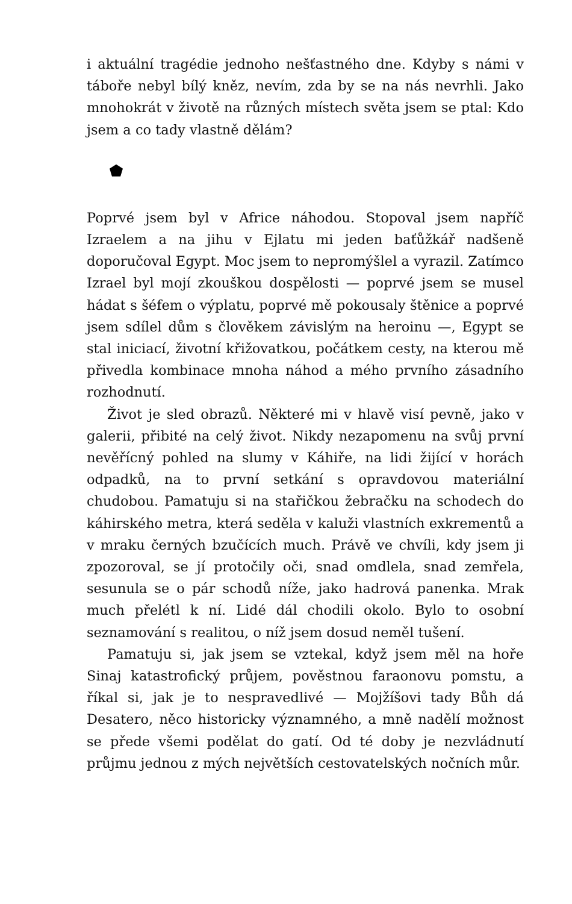i aktuální tragédie jednoho nešťastného dne. Kdyby s námi v táboře nebyl bílý kněz, nevím, zda by se na nás nevrhli. Jako mnohokrát v životě na různých místech světa jsem se ptal: Kdo jsem a co tady vlastně dělám?
Poprvé jsem byl v Africe náhodou. Stopoval jsem napříč Izraelem a na jihu v Ejlatu mi jeden baťůžkář nadšeně doporučoval Egypt. Moc jsem to nepromýšlel a vyrazil. Zatímco Izrael byl mojí zkouškou dospělosti — poprvé jsem se musel hádat s šéfem o výplatu, poprvé mě pokousaly štěnice a poprvé jsem sdílel dům s člověkem závislým na heroinu —, Egypt se stal iniciací, životní křižovatkou, počátkem cesty, na kterou mě přivedla kombinace mnoha náhod a mého prvního zásadního rozhodnutí.
Život je sled obrazů. Některé mi v hlavě visí pevně, jako v galerii, přibité na celý život. Nikdy nezapomenu na svůj první nevěřícný pohled na slumy v Káhiře, na lidi žijící v horách odpadků, na to první setkání s opravdovou materiální chudobou. Pamatuju si na stařičkou žebračku na schodech do káhirského metra, která seděla v kaluži vlastních exkrementů a v mraku černých bzučících much. Právě ve chvíli, kdy jsem ji zpozoroval, se jí protočily oči, snad omdlela, snad zemřela, sesunula se o pár schodů níže, jako hadrová panenka. Mrak much přelétl k ní. Lidé dál chodili okolo. Bylo to osobní seznamování s realitou, o níž jsem dosud neměl tušení.
Pamatuju si, jak jsem se vztekal, když jsem měl na hoře Sinaj katastrofický průjem, pověstnou faraonovu pomstu, a říkal si, jak je to nespravedlivé — Mojžíšovi tady Bůh dá Desatero, něco historicky významného, a mně nadělí možnost se přede všemi podělat do gatí. Od té doby je nezvládnutí průjmu jednou z mých největších cestovatelských nočních můr.